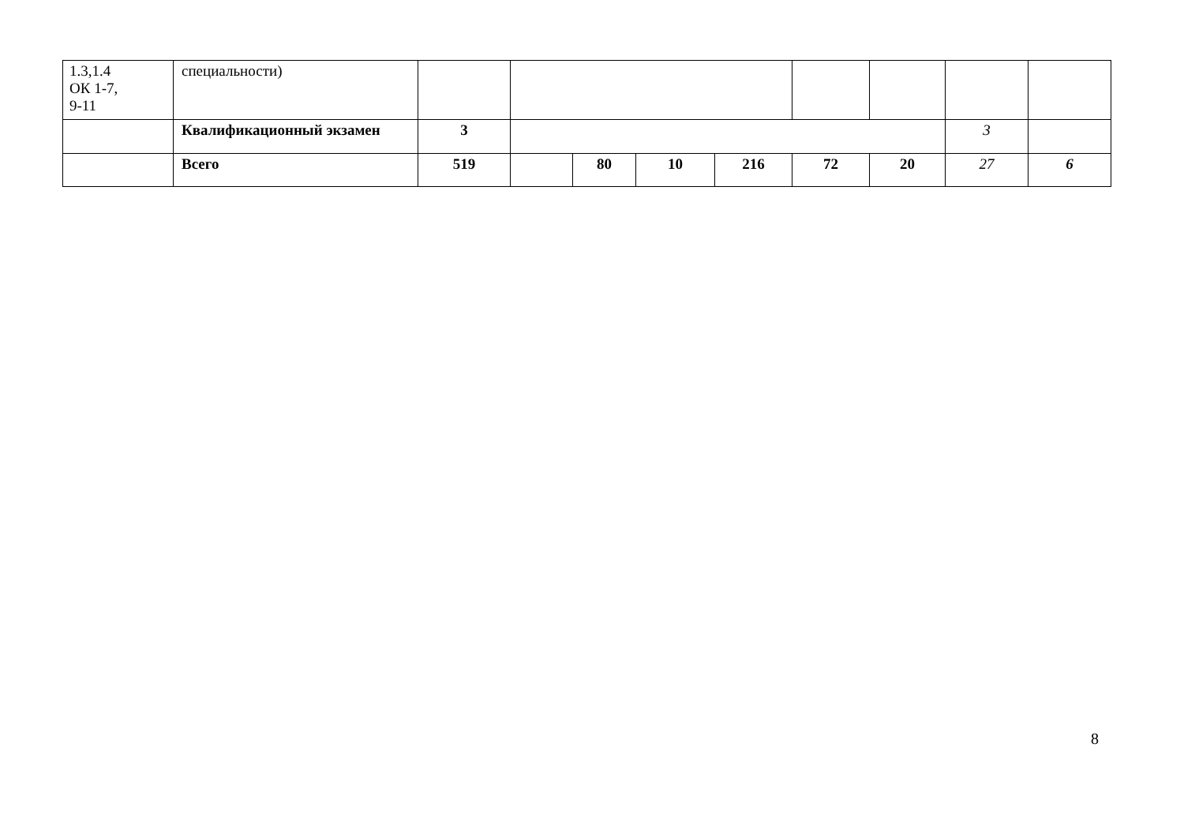| 1.3,1.4 ОК 1-7, 9-11 | специальности) | | | | | | | | | |
| | Квалификационный экзамен | 3 | | | | | | | 3 | |
| | Всего | 519 | | 80 | 10 | 216 | 72 | 20 | 27 | 6 |
8